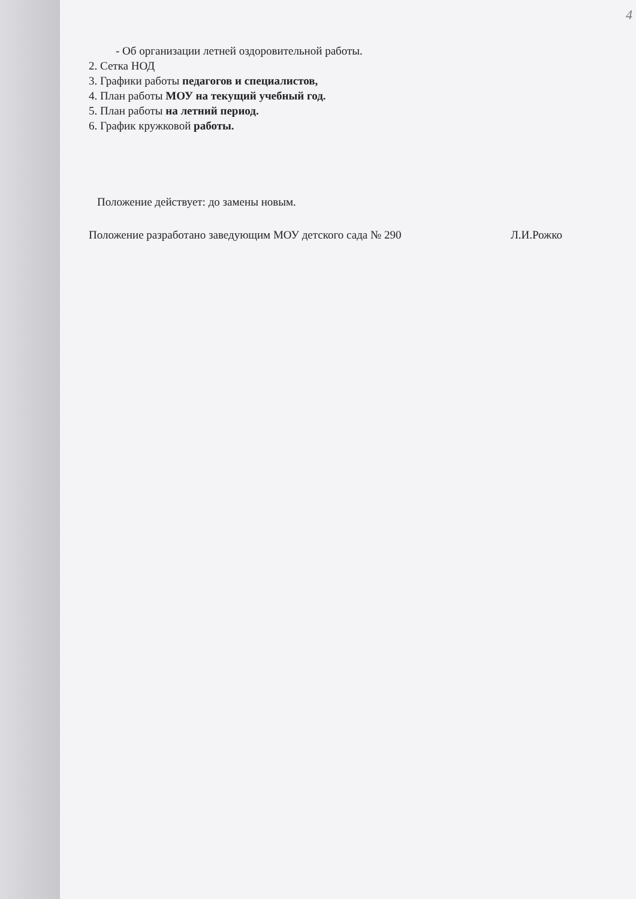4
- Об организации летней оздоровительной работы.
2. Сетка НОД
3. Графики работы педагогов и специалистов,
4. План работы МОУ на текущий учебный год.
5. План работы на летний период.
6. График кружковой работы.
Положение действует: до замены новым.
Положение разработано заведующим МОУ детского сада № 290 Л.И.Рожко